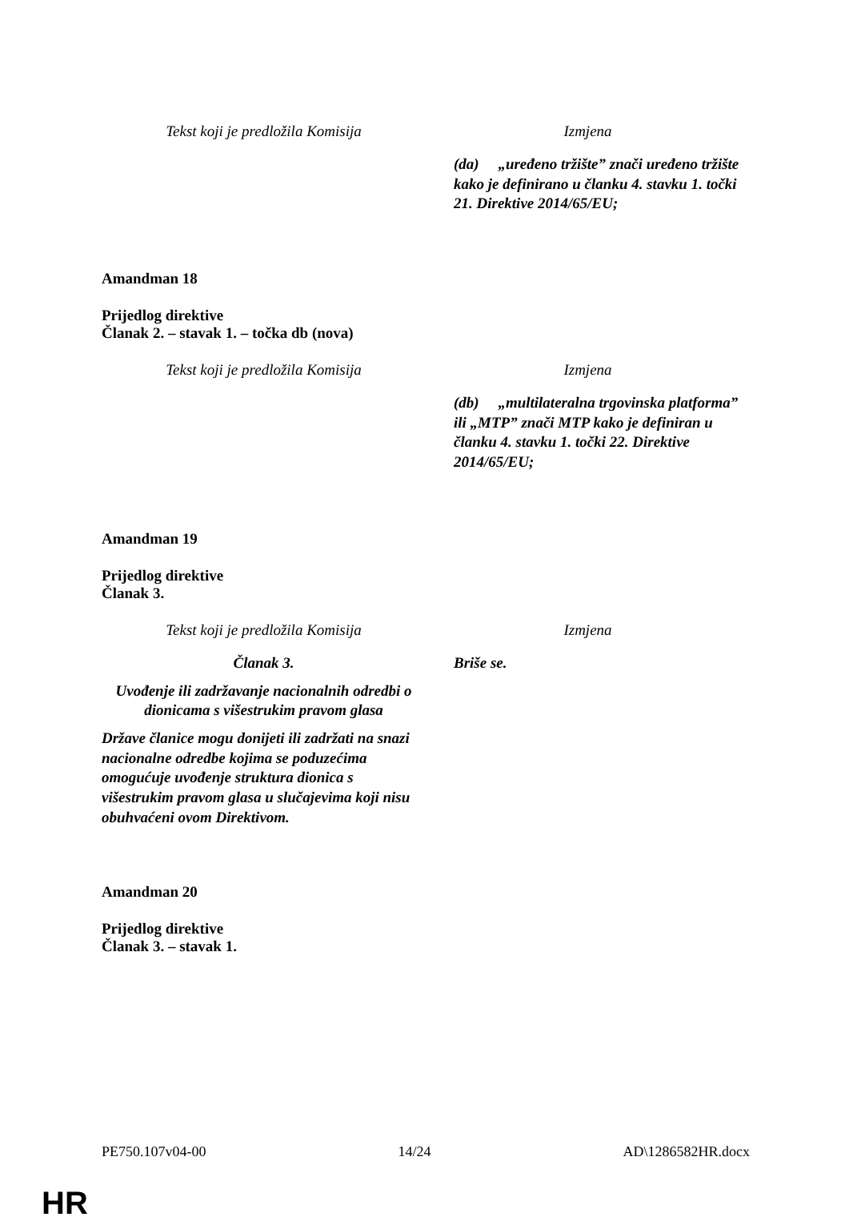| Tekst koji je predložila Komisija | Izmjena |
| | (da) „uređeno tržište” znači uređeno tržište kako je definirano u članku 4. stavku 1. točki 21. Direktive 2014/65/EU; |
Amandman 18
Prijedlog direktive
Članak 2. – stavak 1. – točka db (nova)
| Tekst koji je predložila Komisija | Izmjena |
| | (db) „multilateralna trgovinska platforma” ili „MTP” znači MTP kako je definiran u članku 4. stavku 1. točki 22. Direktive 2014/65/EU; |
Amandman 19
Prijedlog direktive
Članak 3.
| Tekst koji je predložila Komisija | Izmjena |
| Članak 3. | Briše se. |
| Uvođenje ili zadržavanje nacionalnih odredbi o dionicama s višestrukim pravom glasa | |
| Države članice mogu donijeti ili zadržati na snazi nacionalne odredbe kojima se poduzećima omogućuje uvođenje struktura dionica s višestrukim pravom glasa u slučajevima koji nisu obuhvaćeni ovom Direktivom. | |
Amandman 20
Prijedlog direktive
Članak 3. – stavak 1.
PE750.107v04-00 14/24 AD\1286582HR.docx
HR